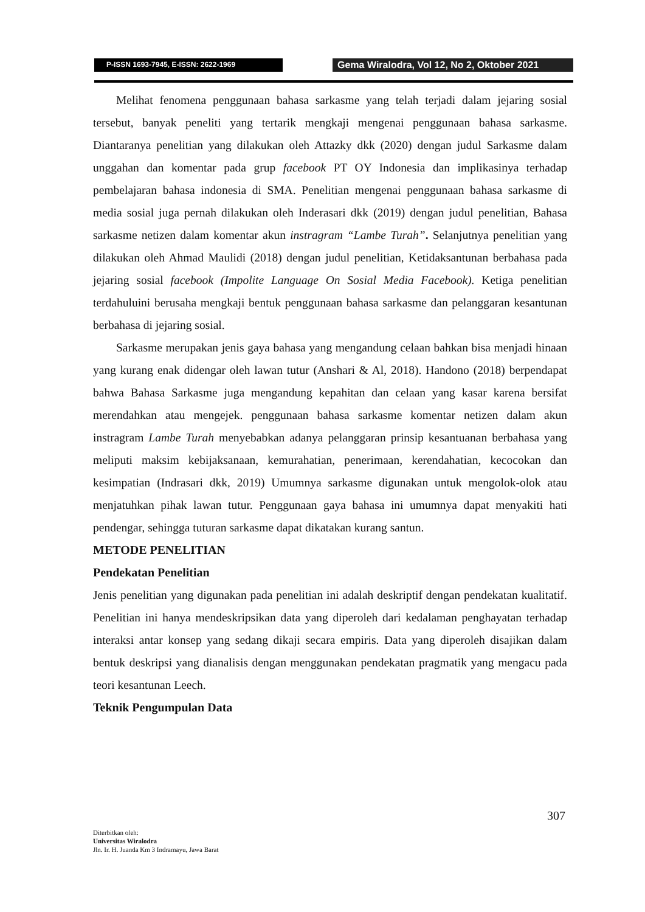P-ISSN 1693-7945, E-ISSN: 2622-1969
Gema Wiralodra, Vol 12, No 2, Oktober 2021
Melihat fenomena penggunaan bahasa sarkasme yang telah terjadi dalam jejaring sosial tersebut, banyak peneliti yang tertarik mengkaji mengenai penggunaan bahasa sarkasme. Diantaranya penelitian yang dilakukan oleh Attazky dkk (2020) dengan judul Sarkasme dalam unggahan dan komentar pada grup facebook PT OY Indonesia dan implikasinya terhadap pembelajaran bahasa indonesia di SMA. Penelitian mengenai penggunaan bahasa sarkasme di media sosial juga pernah dilakukan oleh Inderasari dkk (2019) dengan judul penelitian, Bahasa sarkasme netizen dalam komentar akun instragram “Lambe Turah”. Selanjutnya penelitian yang dilakukan oleh Ahmad Maulidi (2018) dengan judul penelitian, Ketidaksantunan berbahasa pada jejaring sosial facebook (Impolite Language On Sosial Media Facebook). Ketiga penelitian terdahuluini berusaha mengkaji bentuk penggunaan bahasa sarkasme dan pelanggaran kesantunan berbahasa di jejaring sosial.
Sarkasme merupakan jenis gaya bahasa yang mengandung celaan bahkan bisa menjadi hinaan yang kurang enak didengar oleh lawan tutur (Anshari & Al, 2018). Handono (2018) berpendapat bahwa Bahasa Sarkasme juga mengandung kepahitan dan celaan yang kasar karena bersifat merendahkan atau mengejek. penggunaan bahasa sarkasme komentar netizen dalam akun instragram Lambe Turah menyebabkan adanya pelanggaran prinsip kesantuanan berbahasa yang meliputi maksim kebijaksanaan, kemurahatian, penerimaan, kerendahatian, kecocokan dan kesimpatian (Indrasari dkk, 2019) Umumnya sarkasme digunakan untuk mengolok-olok atau menjatuhkan pihak lawan tutur. Penggunaan gaya bahasa ini umumnya dapat menyakiti hati pendengar, sehingga tuturan sarkasme dapat dikatakan kurang santun.
METODE PENELITIAN
Pendekatan Penelitian
Jenis penelitian yang digunakan pada penelitian ini adalah deskriptif dengan pendekatan kualitatif. Penelitian ini hanya mendeskripsikan data yang diperoleh dari kedalaman penghayatan terhadap interaksi antar konsep yang sedang dikaji secara empiris. Data yang diperoleh disajikan dalam bentuk deskripsi yang dianalisis dengan menggunakan pendekatan pragmatik yang mengacu pada teori kesantunan Leech.
Teknik Pengumpulan Data
307
Diterbitkan oleh:
Universitas Wiralodra
Jln. Ir. H. Juanda Km 3 Indramayu, Jawa Barat